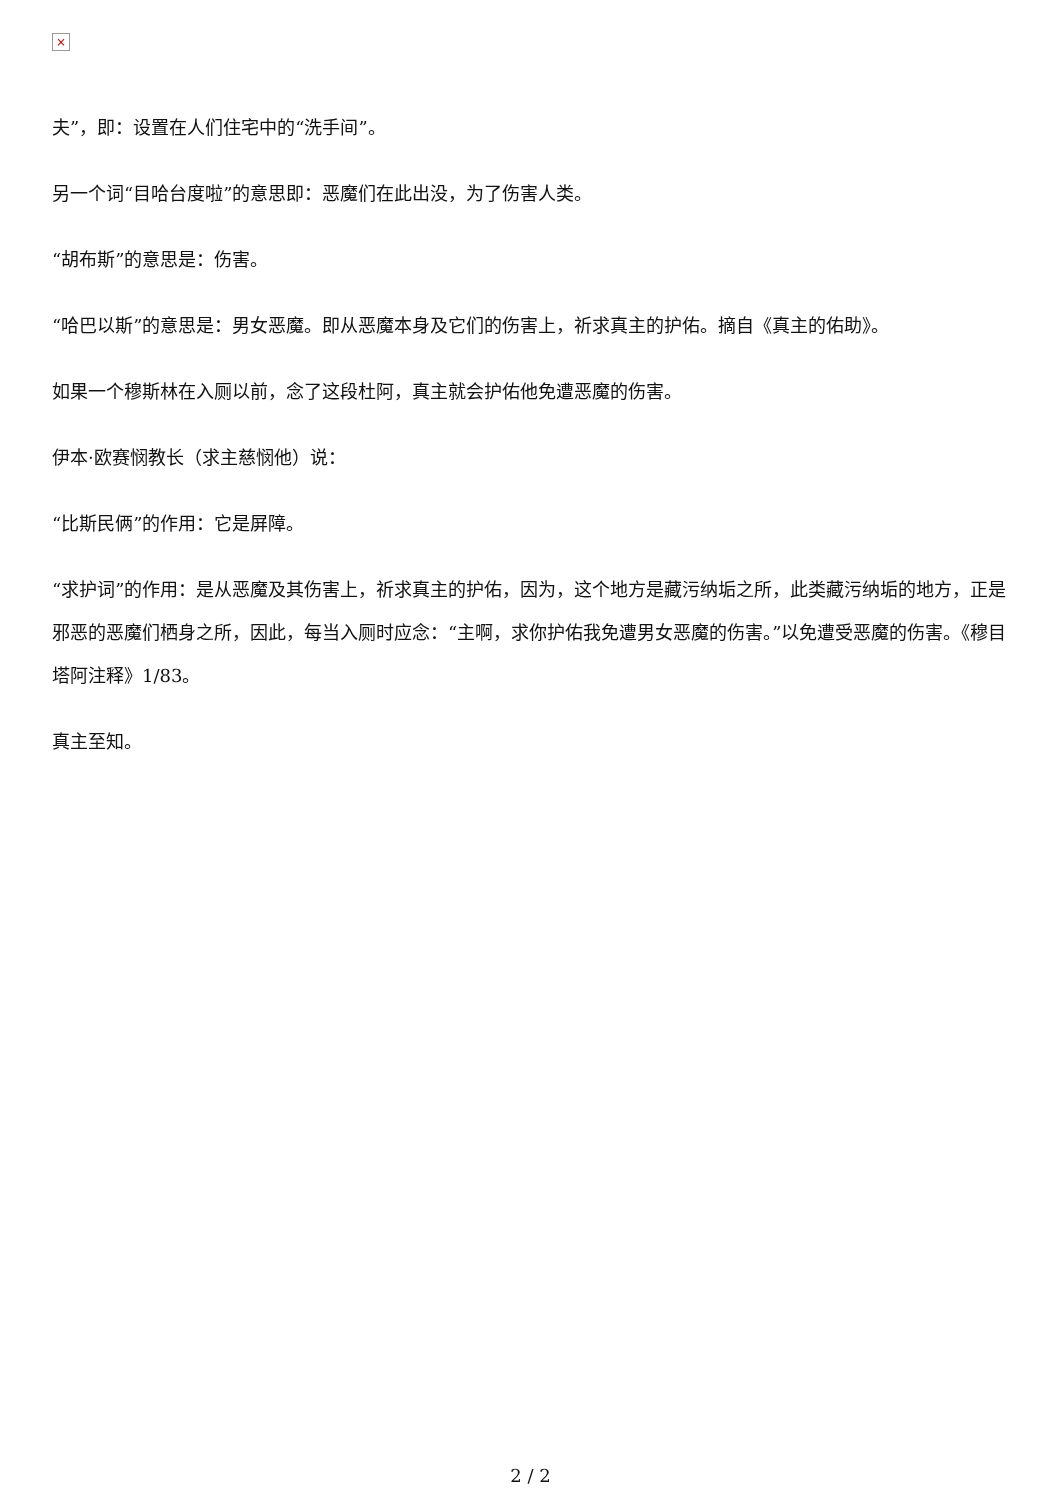×
夫”，即：设置在人们住宅中的“洗手间”。
另一个词“目哈台度啦”的意思即：恶魔们在此出没，为了伤害人类。
“胡布斯”的意思是：伤害。
“哈巴以斯”的意思是：男女恶魔。即从恶魔本身及它们的伤害上，祈求真主的护佑。摘自《真主的佑助》。
如果一个穆斯林在入厕以前，念了这段杜阿，真主就会护佑他免遭恶魔的伤害。
伊本·欧赛悯教长（求主慈悯他）说：
“比斯民俩”的作用：它是屏障。
“求护词”的作用：是从恶魔及其伤害上，祈求真主的护佑，因为，这个地方是藏污纳垢之所，此类藏污纳垢的地方，正是邪恶的恶魔们栖身之所，因此，每当入厕时应念：“主啊，求你护佑我免遭男女恶魔的伤害。”以免遭受恶魔的伤害。《穆目塔阿注释》1/83。
真主至知。
2 / 2